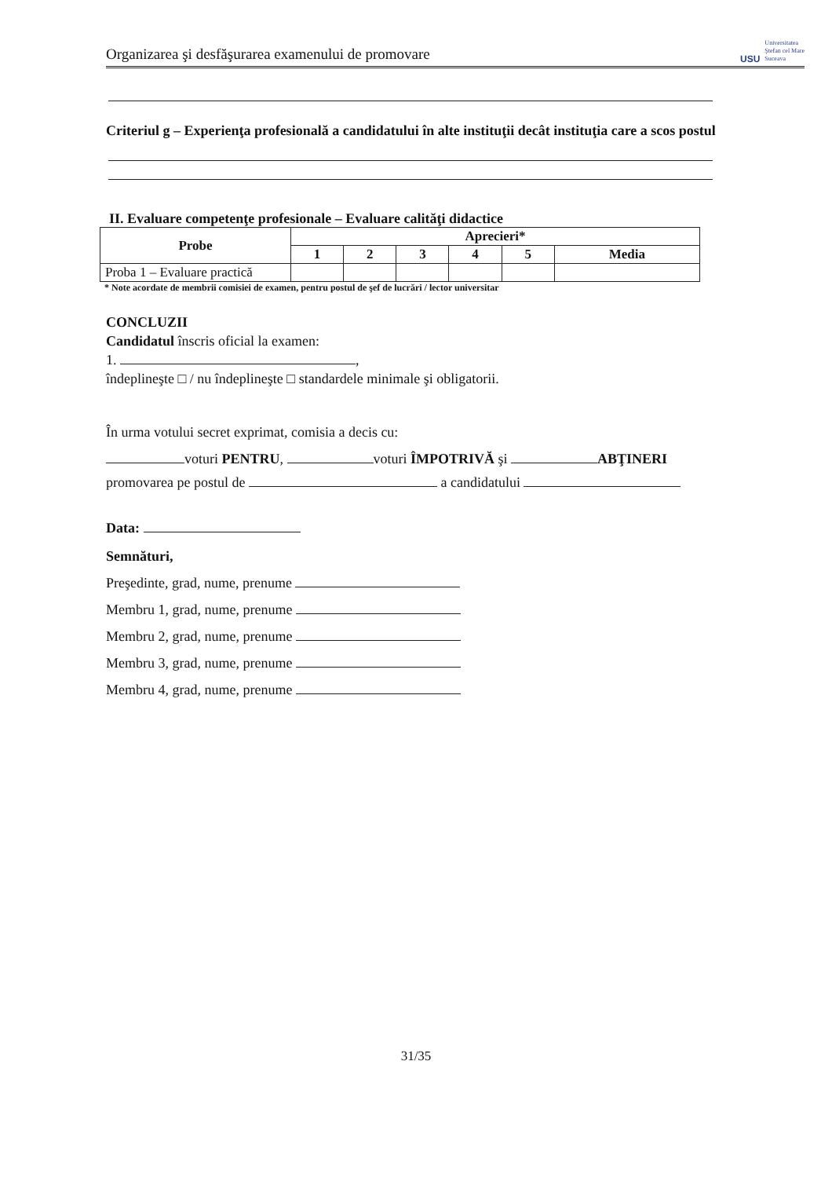Organizarea şi desfăşurarea examenului de promovare USU Universitatea
Ştefan cel Mare
Suceava
Criteriul g – Experienţa profesională a candidatului în alte instituţii decât instituţia care a scos postul
II. Evaluare competenţe profesionale – Evaluare calităţi didactice
| Probe | Aprecieri* | | | | | |
| --- | --- | --- | --- | --- | --- | --- |
| | 1 | 2 | 3 | 4 | 5 | Media |
| Proba 1 – Evaluare practică | | | | | | |
* Note acordate de membrii comisiei de examen, pentru postul de şef de lucrări / lector universitar
CONCLUZII
Candidatul înscris oficial la examen:
1. ,
îndeplineşte □ / nu îndeplineşte □ standardele minimale şi obligatorii.
În urma votului secret exprimat, comisia a decis cu:
voturi PENTRU, voturi ÎMPOTRIVĂ şi ABŢINERI
promovarea pe postul de a candidatului
Data:
Semnături,
Preşedinte, grad, nume, prenume
Membru 1, grad, nume, prenume
Membru 2, grad, nume, prenume
Membru 3, grad, nume, prenume
Membru 4, grad, nume, prenume
31/35